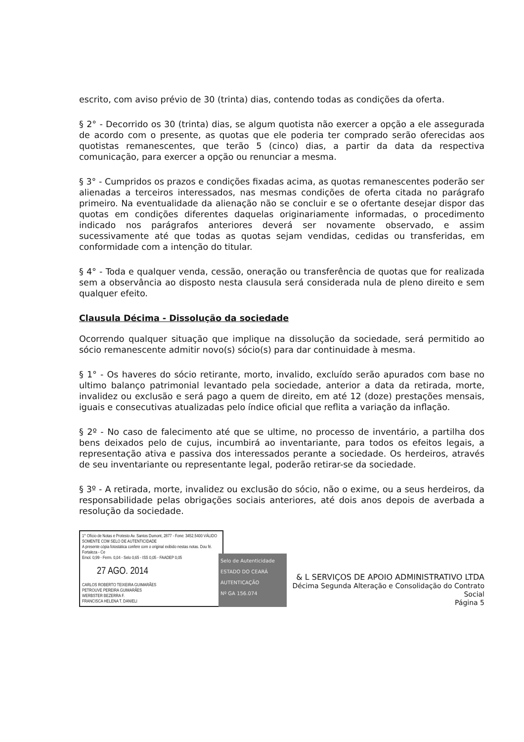escrito, com aviso prévio de 30 (trinta) dias, contendo todas as condições da oferta.
§ 2° - Decorrido os 30 (trinta) dias, se algum quotista não exercer a opção a ele assegurada de acordo com o presente, as quotas que ele poderia ter comprado serão oferecidas aos quotistas remanescentes, que terão 5 (cinco) dias, a partir da data da respectiva comunicação, para exercer a opção ou renunciar a mesma.
§ 3° - Cumpridos os prazos e condições fixadas acima, as quotas remanescentes poderão ser alienadas a terceiros interessados, nas mesmas condições de oferta citada no parágrafo primeiro. Na eventualidade da alienação não se concluir e se o ofertante desejar dispor das quotas em condições diferentes daquelas originariamente informadas, o procedimento indicado nos parágrafos anteriores deverá ser novamente observado, e assim sucessivamente até que todas as quotas sejam vendidas, cedidas ou transferidas, em conformidade com a intenção do titular.
§ 4° - Toda e qualquer venda, cessão, oneração ou transferência de quotas que for realizada sem a observância ao disposto nesta clausula será considerada nula de pleno direito e sem qualquer efeito.
Clausula Décima - Dissolução da sociedade
Ocorrendo qualquer situação que implique na dissolução da sociedade, será permitido ao sócio remanescente admitir novo(s) sócio(s) para dar continuidade à mesma.
§ 1° - Os haveres do sócio retirante, morto, invalido, excluído serão apurados com base no ultimo balanço patrimonial levantado pela sociedade, anterior a data da retirada, morte, invalidez ou exclusão e será pago a quem de direito, em até 12 (doze) prestações mensais, iguais e consecutivas atualizadas pelo índice oficial que reflita a variação da inflação.
§ 2º - No caso de falecimento até que se ultime, no processo de inventário, a partilha dos bens deixados pelo de cujus, incumbirá ao inventariante, para todos os efeitos legais, a representação ativa e passiva dos interessados perante a sociedade. Os herdeiros, através de seu inventariante ou representante legal, poderão retirar-se da sociedade.
§ 3º - A retirada, morte, invalidez ou exclusão do sócio, não o exime, ou a seus herdeiros, da responsabilidade pelas obrigações sociais anteriores, até dois anos depois de averbada a resolução da sociedade.
1° Ofício de Notas e Protesto Av. Santos Dumont, 2877 - Fone: 3452.5400 VÁLIDO SOMENTE COM SELO DE AUTENTICIDADE
A presente cópia fotostática confere com o original exibido nestas notas. Dou fé. Fortaleza - Ce
Emol. 0,99 - Ferm. 0,04 - Selo 0,65 - ISS 0,05 - FAADEP 0,05
27 AGO. 2014
CARLOS ROBERTO TEIXEIRA GUIMARÃES
PETROUVE PEREIRA GUIMARÃES
WERBSTER BEZERRA F.
FRANCISCA HELENA T. DANIELI
Selo de Autenticidade
ESTADO DO CEARÁ
AUTENTICAÇÃO
Nº GA 156.074
& L SERVIÇOS DE APOIO ADMINISTRATIVO LTDA
Décima Segunda Alteração e Consolidação do Contrato Social
Página 5